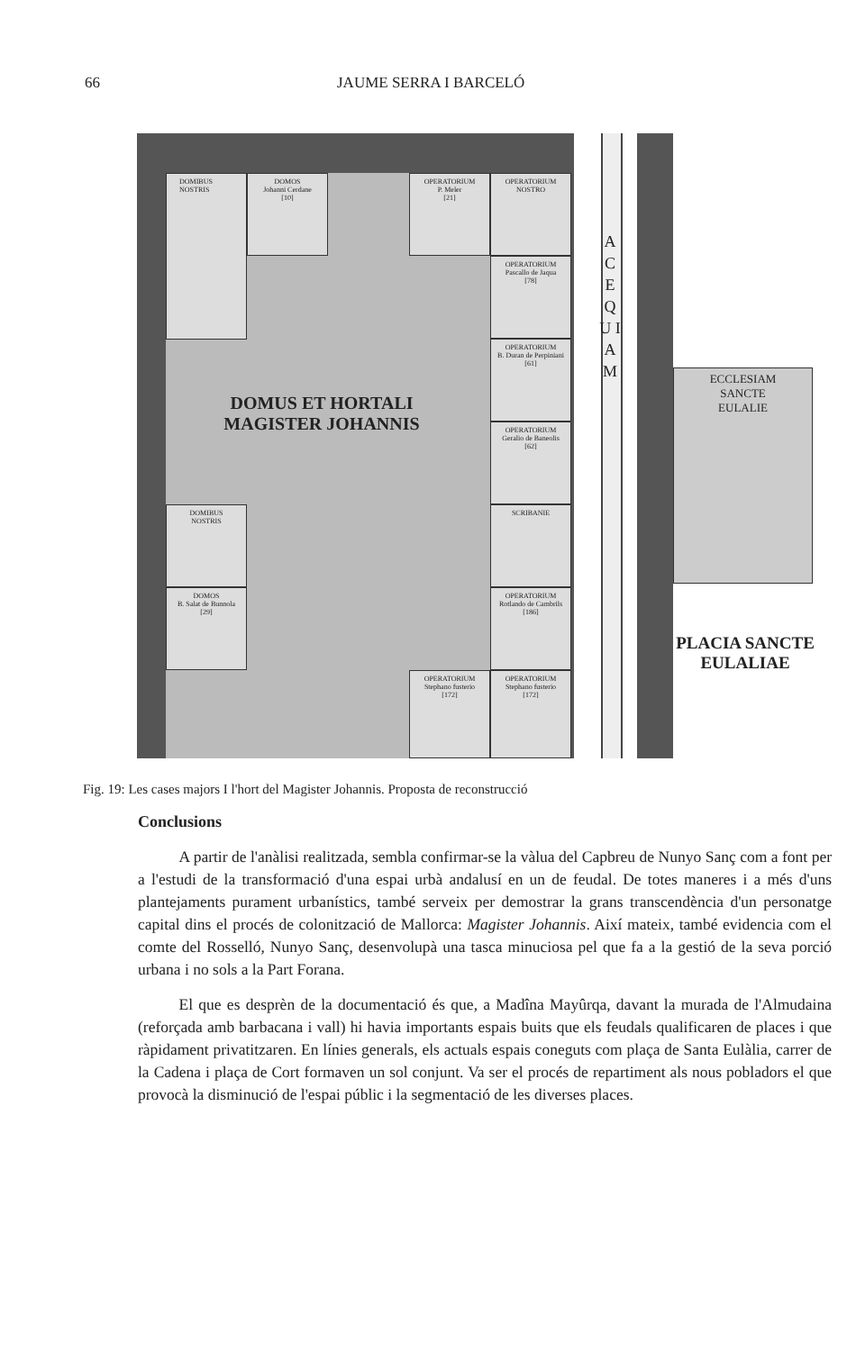66 JAUME SERRA I BARCELÓ
DOMIBUS
NOSTRIS
DOMOS
Johanni Cerdane
[10]
OPERATORIUM
P. Meler
[21]
OPERATORIUM
NOSTRO
OPERATORIUM
Pascallo de Jaqua
[78]
OPERATORIUM
B. Duran de Perpiniani
[61]
OPERATORIUM
Geralio de Baneolis
[62]
SCRIBANIE
OPERATORIUM
Rotlando de Cambrils
[186]
OPERATORIUM
Stephano fusterio
[172]
OPERATORIUM
Stephano fusterio
[172]
DOMIBUS
NOSTRIS
DOMOS
B. Salat de Bunnola
[29]
DOMUS ET HORTALI MAGISTER JOHANNIS
A C E Q U I A M
ECCLESIAM
SANCTE
EULALIE
PLACIA SANCTE EULALIAE
Fig. 19: Les cases majors I l'hort del Magister Johannis. Proposta de reconstrucció
Conclusions
A partir de l'anàlisi realitzada, sembla confirmar-se la vàlua del Capbreu de Nunyo Sanç com a font per a l'estudi de la transformació d'una espai urbà andalusí en un de feudal. De totes maneres i a més d'uns plantejaments purament urbanístics, també serveix per demostrar la grans transcendència d'un personatge capital dins el procés de colonització de Mallorca: Magister Johannis. Així mateix, també evidencia com el comte del Rosselló, Nunyo Sanç, desenvolupà una tasca minuciosa pel que fa a la gestió de la seva porció urbana i no sols a la Part Forana.
El que es desprèn de la documentació és que, a Madîna Mayûrqa, davant la murada de l'Almudaina (reforçada amb barbacana i vall) hi havia importants espais buits que els feudals qualificaren de places i que ràpidament privatitzaren. En línies generals, els actuals espais coneguts com plaça de Santa Eulàlia, carrer de la Cadena i plaça de Cort formaven un sol conjunt. Va ser el procés de repartiment als nous pobladors el que provocà la disminució de l'espai públic i la segmentació de les diverses places.